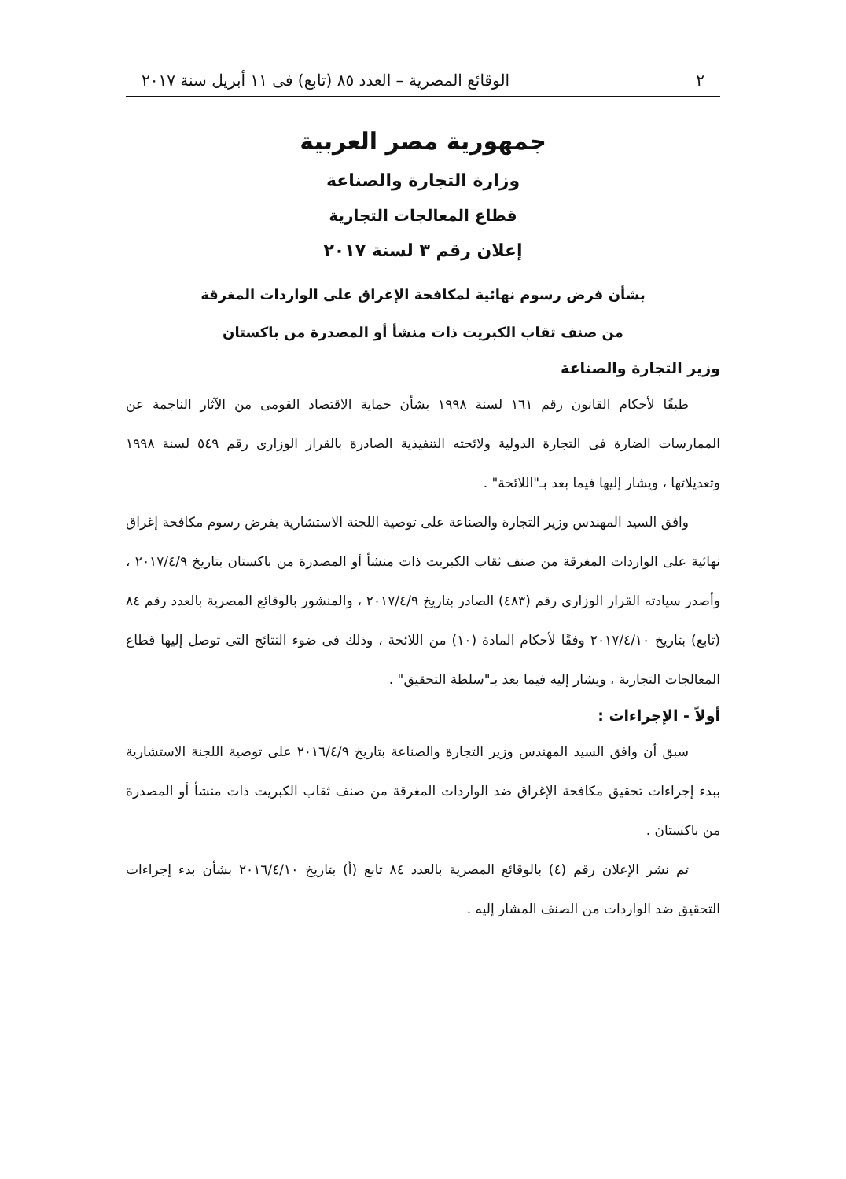٢ الوقائع المصرية – العدد ٨٥ (تابع) فى ١١ أبريل سنة ٢٠١٧
جمهورية مصر العربية
وزارة التجارة والصناعة
قطاع المعالجات التجارية
إعلان رقم ٣ لسنة ٢٠١٧
بشأن فرض رسوم نهائية لمكافحة الإغراق على الواردات المغرقة
من صنف ثقاب الكبريت ذات منشأ أو المصدرة من باكستان
وزير التجارة والصناعة
طبقًا لأحكام القانون رقم ١٦١ لسنة ١٩٩٨ بشأن حماية الاقتصاد القومى من الآثار الناجمة عن الممارسات الضارة فى التجارة الدولية ولائحته التنفيذية الصادرة بالقرار الوزارى رقم ٥٤٩ لسنة ١٩٩٨ وتعديلاتها ، ويشار إليها فيما بعد بـ"اللائحة" .
وافق السيد المهندس وزير التجارة والصناعة على توصية اللجنة الاستشارية بفرض رسوم مكافحة إغراق نهائية على الواردات المغرقة من صنف ثقاب الكبريت ذات منشأ أو المصدرة من باكستان بتاريخ ٢٠١٧/٤/٩ ، وأصدر سيادته القرار الوزارى رقم (٤٨٣) الصادر بتاريخ ٢٠١٧/٤/٩ ، والمنشور بالوقائع المصرية بالعدد رقم ٨٤ (تابع) بتاريخ ٢٠١٧/٤/١٠ وفقًا لأحكام المادة (١٠) من اللائحة ، وذلك فى ضوء النتائج التى توصل إليها قطاع المعالجات التجارية ، ويشار إليه فيما بعد بـ"سلطة التحقيق" .
أولاً - الإجراءات :
سبق أن وافق السيد المهندس وزير التجارة والصناعة بتاريخ ٢٠١٦/٤/٩ على توصية اللجنة الاستشارية ببدء إجراءات تحقيق مكافحة الإغراق ضد الواردات المغرقة من صنف ثقاب الكبريت ذات منشأ أو المصدرة من باكستان .
تم نشر الإعلان رقم (٤) بالوقائع المصرية بالعدد ٨٤ تابع (أ) بتاريخ ٢٠١٦/٤/١٠ بشأن بدء إجراءات التحقيق ضد الواردات من الصنف المشار إليه .